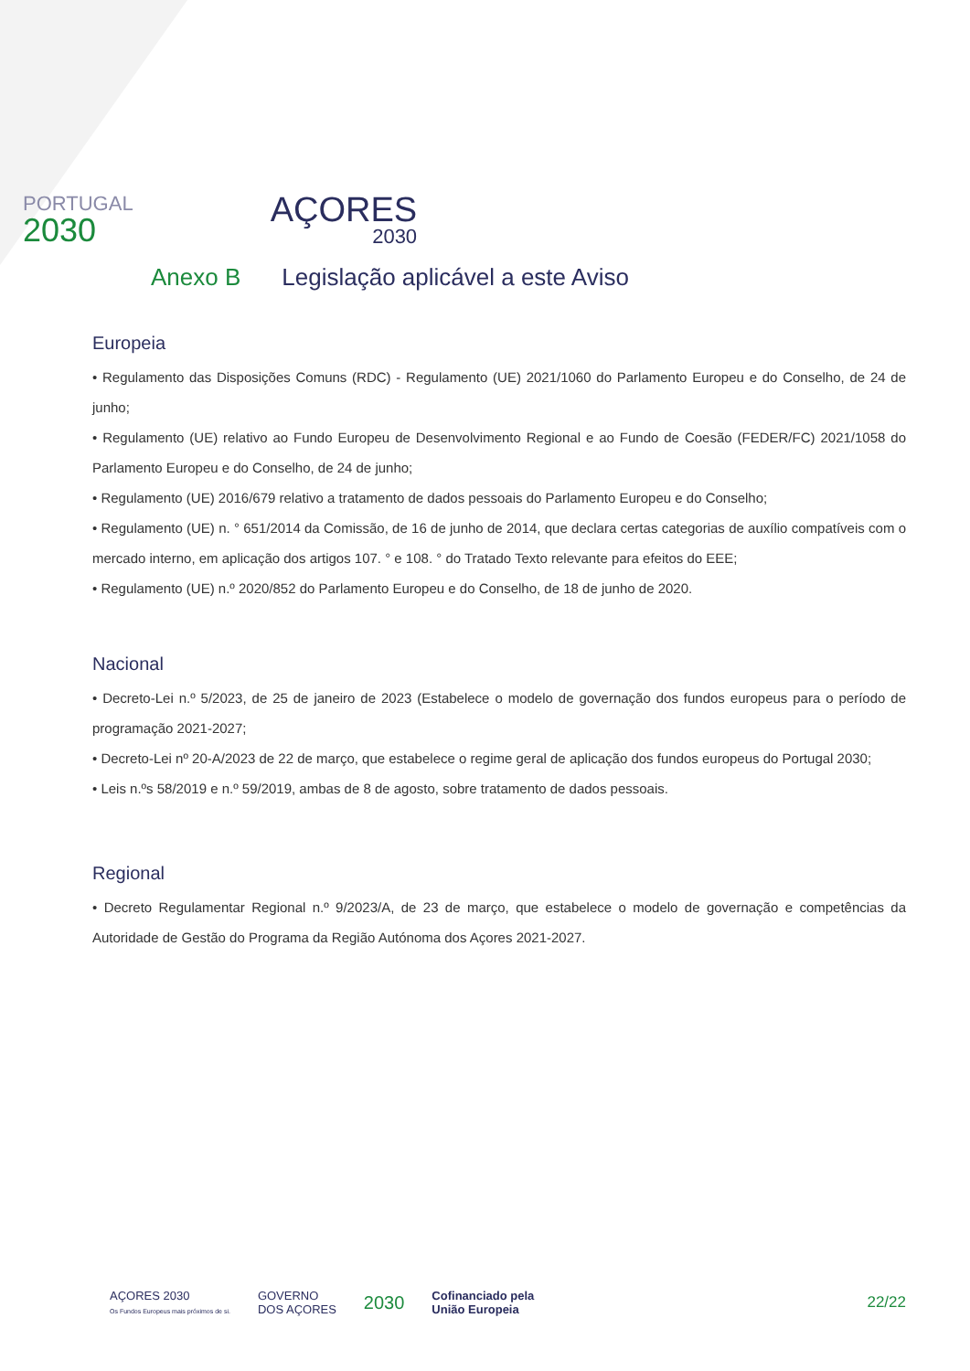PORTUGAL
2030
AÇORES
2030
Anexo B Legislação aplicável a este Aviso
Europeia
• Regulamento das Disposições Comuns (RDC) - Regulamento (UE) 2021/1060 do Parlamento Europeu e do Conselho, de 24 de junho;
• Regulamento (UE) relativo ao Fundo Europeu de Desenvolvimento Regional e ao Fundo de Coesão (FEDER/FC) 2021/1058 do Parlamento Europeu e do Conselho, de 24 de junho;
• Regulamento (UE) 2016/679 relativo a tratamento de dados pessoais do Parlamento Europeu e do Conselho;
• Regulamento (UE) n. ° 651/2014 da Comissão, de 16 de junho de 2014, que declara certas categorias de auxílio compatíveis com o mercado interno, em aplicação dos artigos 107. ° e 108. ° do Tratado Texto relevante para efeitos do EEE;
• Regulamento (UE) n.º 2020/852 do Parlamento Europeu e do Conselho, de 18 de junho de 2020.
Nacional
• Decreto-Lei n.º 5/2023, de 25 de janeiro de 2023 (Estabelece o modelo de governação dos fundos europeus para o período de programação 2021-2027;
• Decreto-Lei nº 20-A/2023 de 22 de março, que estabelece o regime geral de aplicação dos fundos europeus do Portugal 2030;
• Leis n.ºs 58/2019 e n.º 59/2019, ambas de 8 de agosto, sobre tratamento de dados pessoais.
Regional
• Decreto Regulamentar Regional n.º 9/2023/A, de 23 de março, que estabelece o modelo de governação e competências da Autoridade de Gestão do Programa da Região Autónoma dos Açores 2021-2027.
AÇORES 2030
Os Fundos Europeus mais próximos de si.
GOVERNO
DOS AÇORES
2030
Cofinanciado pela
União Europeia
22/22